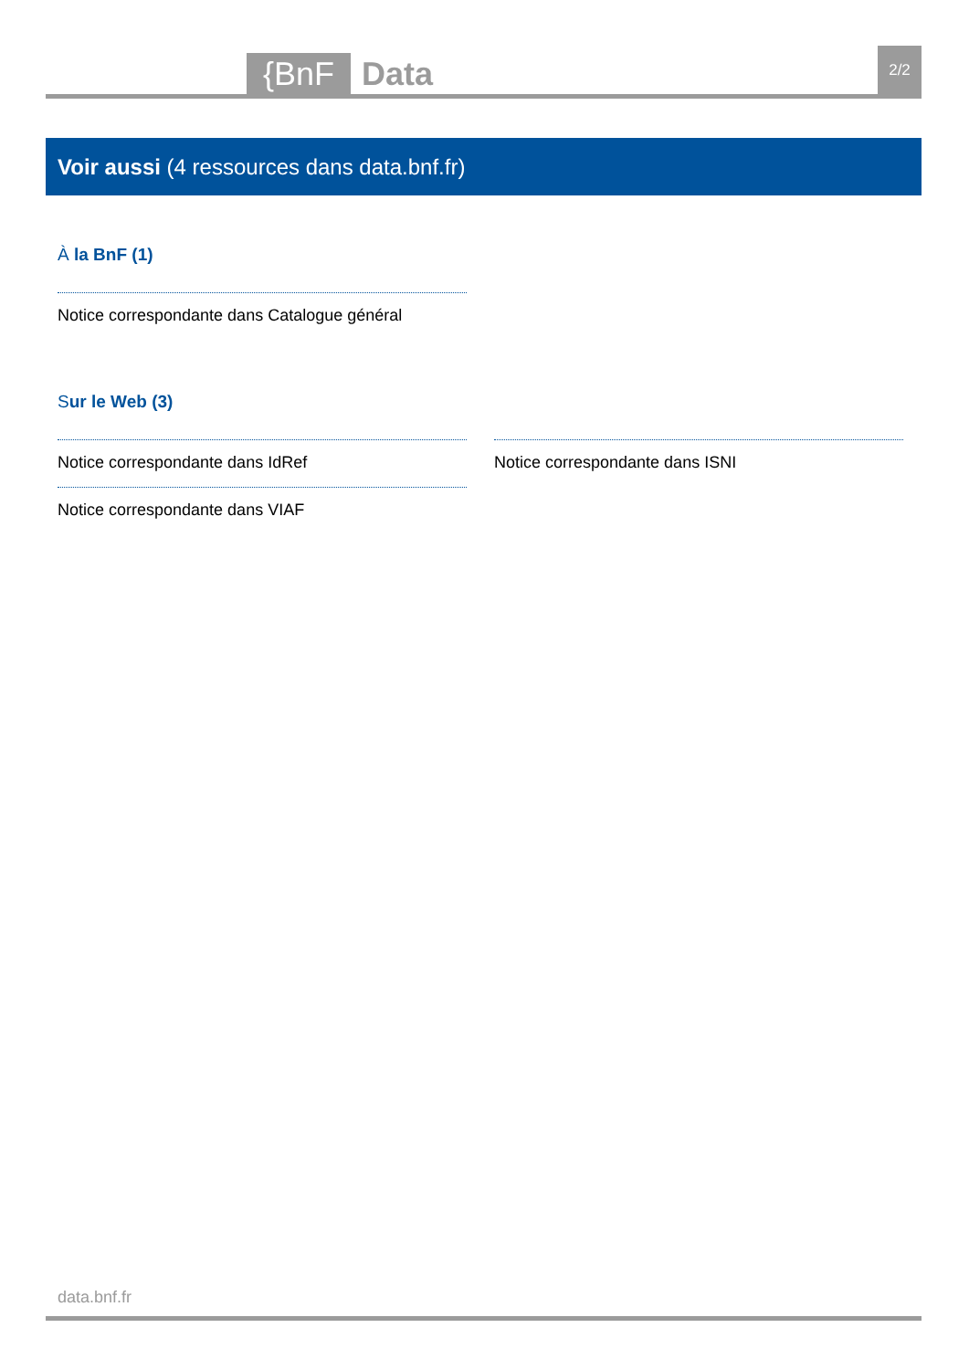{BnF Data 2/2
Voir aussi (4 ressources dans data.bnf.fr)
À la BnF (1)
Notice correspondante dans Catalogue général
Sur le Web (3)
Notice correspondante dans IdRef
Notice correspondante dans VIAF
Notice correspondante dans ISNI
data.bnf.fr